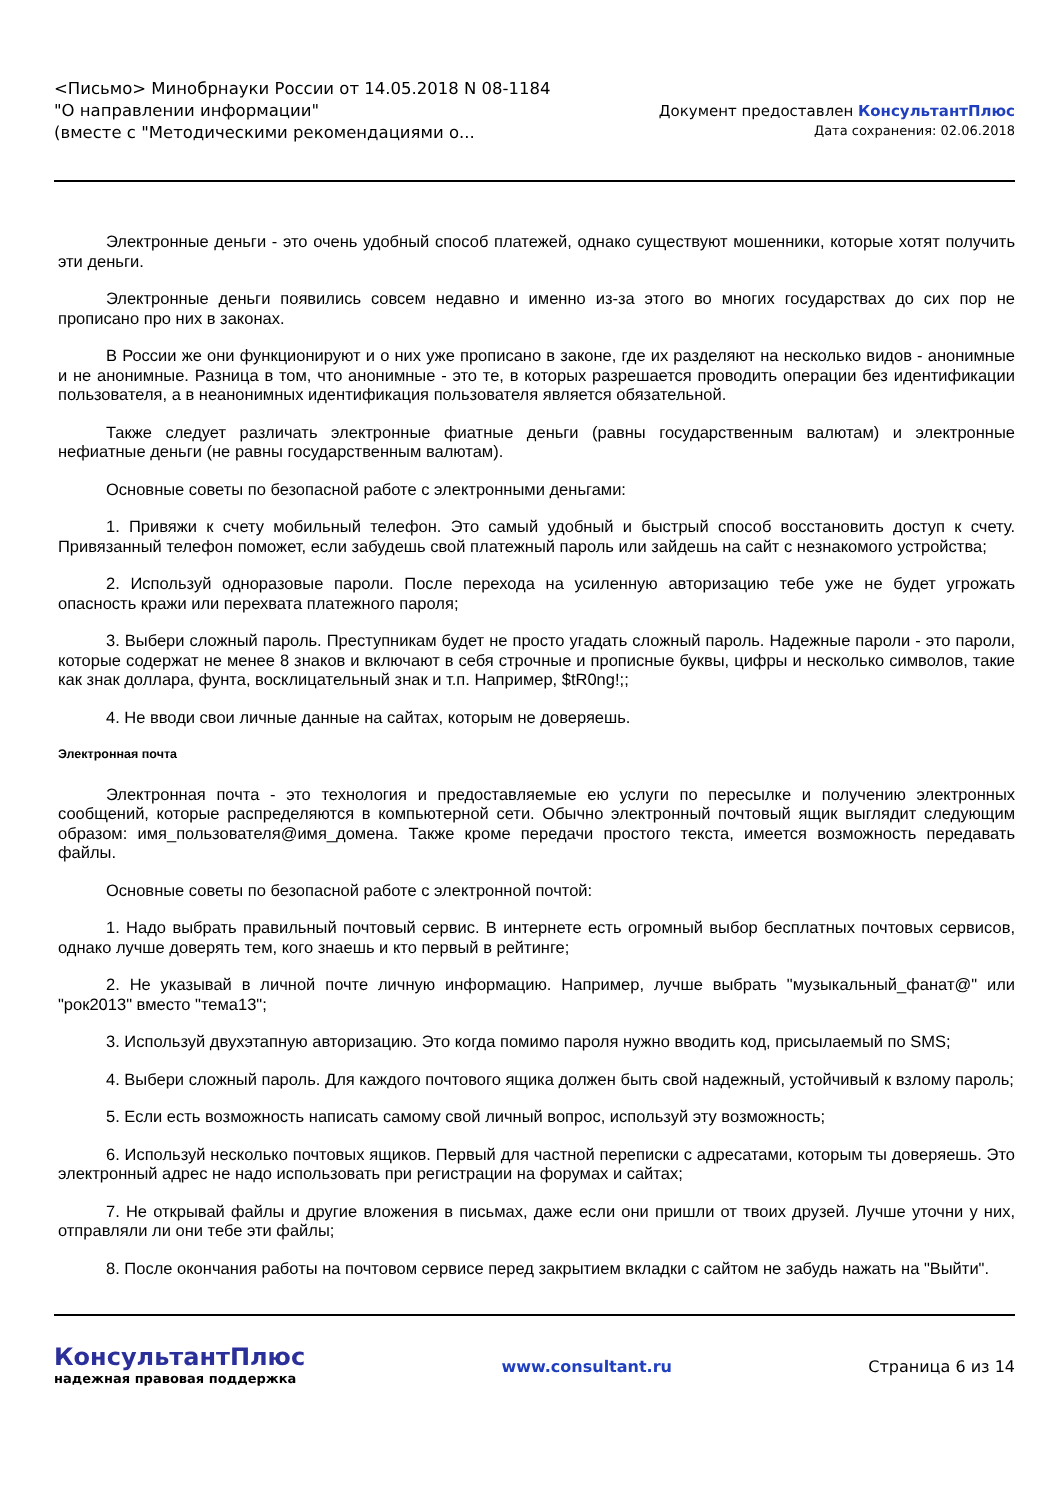<Письмо> Минобрнауки России от 14.05.2018 N 08-1184
"О направлении информации"
(вместе с "Методическими рекомендациями о...
Документ предоставлен КонсультантПлюс
Дата сохранения: 02.06.2018
Электронные деньги - это очень удобный способ платежей, однако существуют мошенники, которые хотят получить эти деньги.
Электронные деньги появились совсем недавно и именно из-за этого во многих государствах до сих пор не прописано про них в законах.
В России же они функционируют и о них уже прописано в законе, где их разделяют на несколько видов - анонимные и не анонимные. Разница в том, что анонимные - это те, в которых разрешается проводить операции без идентификации пользователя, а в неанонимных идентификация пользователя является обязательной.
Также следует различать электронные фиатные деньги (равны государственным валютам) и электронные нефиатные деньги (не равны государственным валютам).
Основные советы по безопасной работе с электронными деньгами:
1. Привяжи к счету мобильный телефон. Это самый удобный и быстрый способ восстановить доступ к счету. Привязанный телефон поможет, если забудешь свой платежный пароль или зайдешь на сайт с незнакомого устройства;
2. Используй одноразовые пароли. После перехода на усиленную авторизацию тебе уже не будет угрожать опасность кражи или перехвата платежного пароля;
3. Выбери сложный пароль. Преступникам будет не просто угадать сложный пароль. Надежные пароли - это пароли, которые содержат не менее 8 знаков и включают в себя строчные и прописные буквы, цифры и несколько символов, такие как знак доллара, фунта, восклицательный знак и т.п. Например, $tR0ng!;;
4. Не вводи свои личные данные на сайтах, которым не доверяешь.
Электронная почта
Электронная почта - это технология и предоставляемые ею услуги по пересылке и получению электронных сообщений, которые распределяются в компьютерной сети. Обычно электронный почтовый ящик выглядит следующим образом: имя_пользователя@имя_домена. Также кроме передачи простого текста, имеется возможность передавать файлы.
Основные советы по безопасной работе с электронной почтой:
1. Надо выбрать правильный почтовый сервис. В интернете есть огромный выбор бесплатных почтовых сервисов, однако лучше доверять тем, кого знаешь и кто первый в рейтинге;
2. Не указывай в личной почте личную информацию. Например, лучше выбрать "музыкальный_фанат@" или "рок2013" вместо "тема13";
3. Используй двухэтапную авторизацию. Это когда помимо пароля нужно вводить код, присылаемый по SMS;
4. Выбери сложный пароль. Для каждого почтового ящика должен быть свой надежный, устойчивый к взлому пароль;
5. Если есть возможность написать самому свой личный вопрос, используй эту возможность;
6. Используй несколько почтовых ящиков. Первый для частной переписки с адресатами, которым ты доверяешь. Это электронный адрес не надо использовать при регистрации на форумах и сайтах;
7. Не открывай файлы и другие вложения в письмах, даже если они пришли от твоих друзей. Лучше уточни у них, отправляли ли они тебе эти файлы;
8. После окончания работы на почтовом сервисе перед закрытием вкладки с сайтом не забудь нажать на "Выйти".
КонсультантПлюс
надежная правовая поддержка
www.consultant.ru Страница 6 из 14